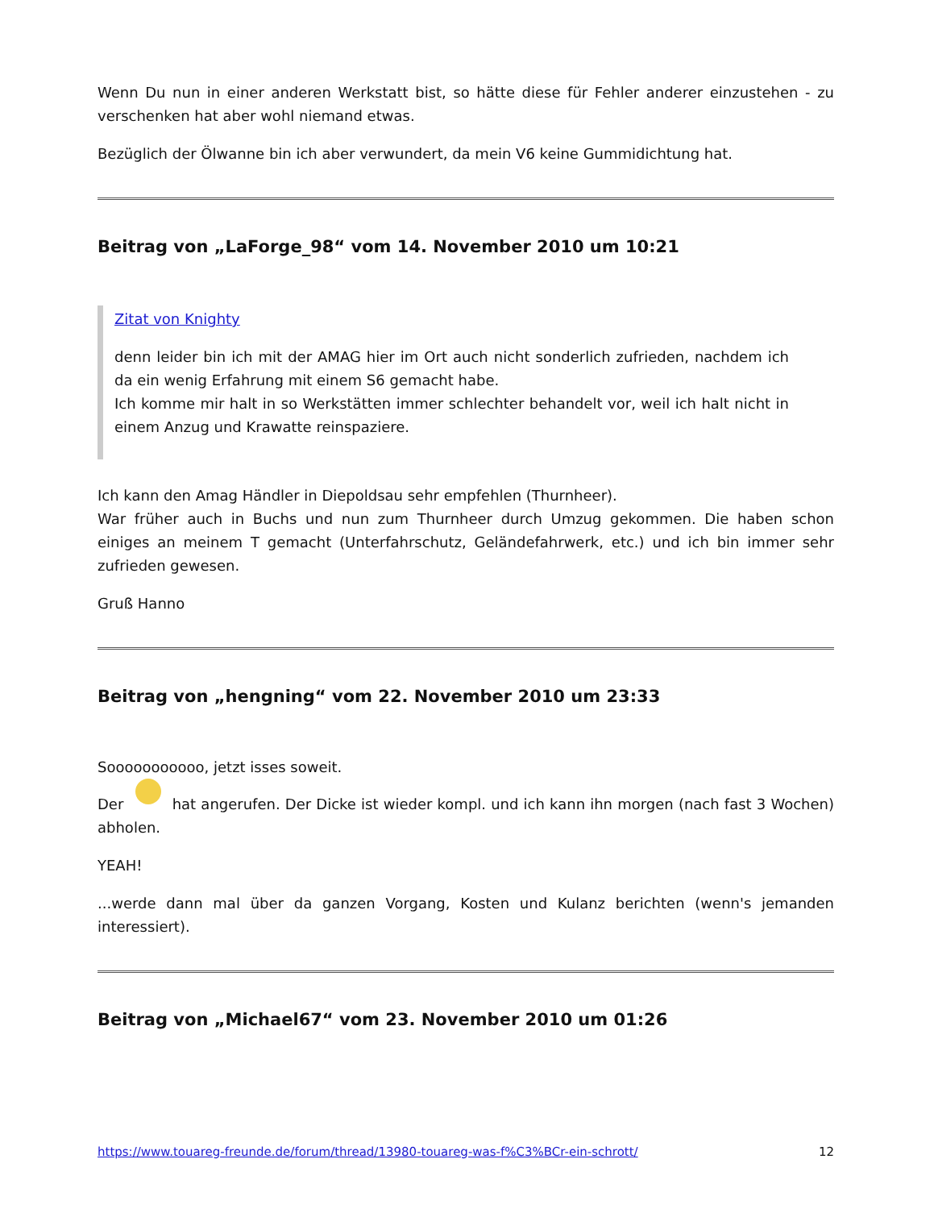Wenn Du nun in einer anderen Werkstatt bist, so hätte diese für Fehler anderer einzustehen - zu verschenken hat aber wohl niemand etwas.
Bezüglich der Ölwanne bin ich aber verwundert, da mein V6 keine Gummidichtung hat.
Beitrag von „LaForge_98“ vom 14. November 2010 um 10:21
Zitat von Knighty
denn leider bin ich mit der AMAG hier im Ort auch nicht sonderlich zufrieden, nachdem ich da ein wenig Erfahrung mit einem S6 gemacht habe.
Ich komme mir halt in so Werkstätten immer schlechter behandelt vor, weil ich halt nicht in einem Anzug und Krawatte reinspaziere.
Ich kann den Amag Händler in Diepoldsau sehr empfehlen (Thurnheer).
War früher auch in Buchs und nun zum Thurnheer durch Umzug gekommen. Die haben schon einiges an meinem T gemacht (Unterfahrschutz, Geländefahrwerk, etc.) und ich bin immer sehr zufrieden gewesen.
Gruß Hanno
Beitrag von „hengning“ vom 22. November 2010 um 23:33
Sooooooooooo, jetzt isses soweit.
Der hat angerufen. Der Dicke ist wieder kompl. und ich kann ihn morgen (nach fast 3 Wochen) abholen.
YEAH!
...werde dann mal über da ganzen Vorgang, Kosten und Kulanz berichten (wenn's jemanden interessiert).
Beitrag von „Michael67“ vom 23. November 2010 um 01:26
https://www.touareg-freunde.de/forum/thread/13980-touareg-was-f%C3%BCr-ein-schrott/ 12